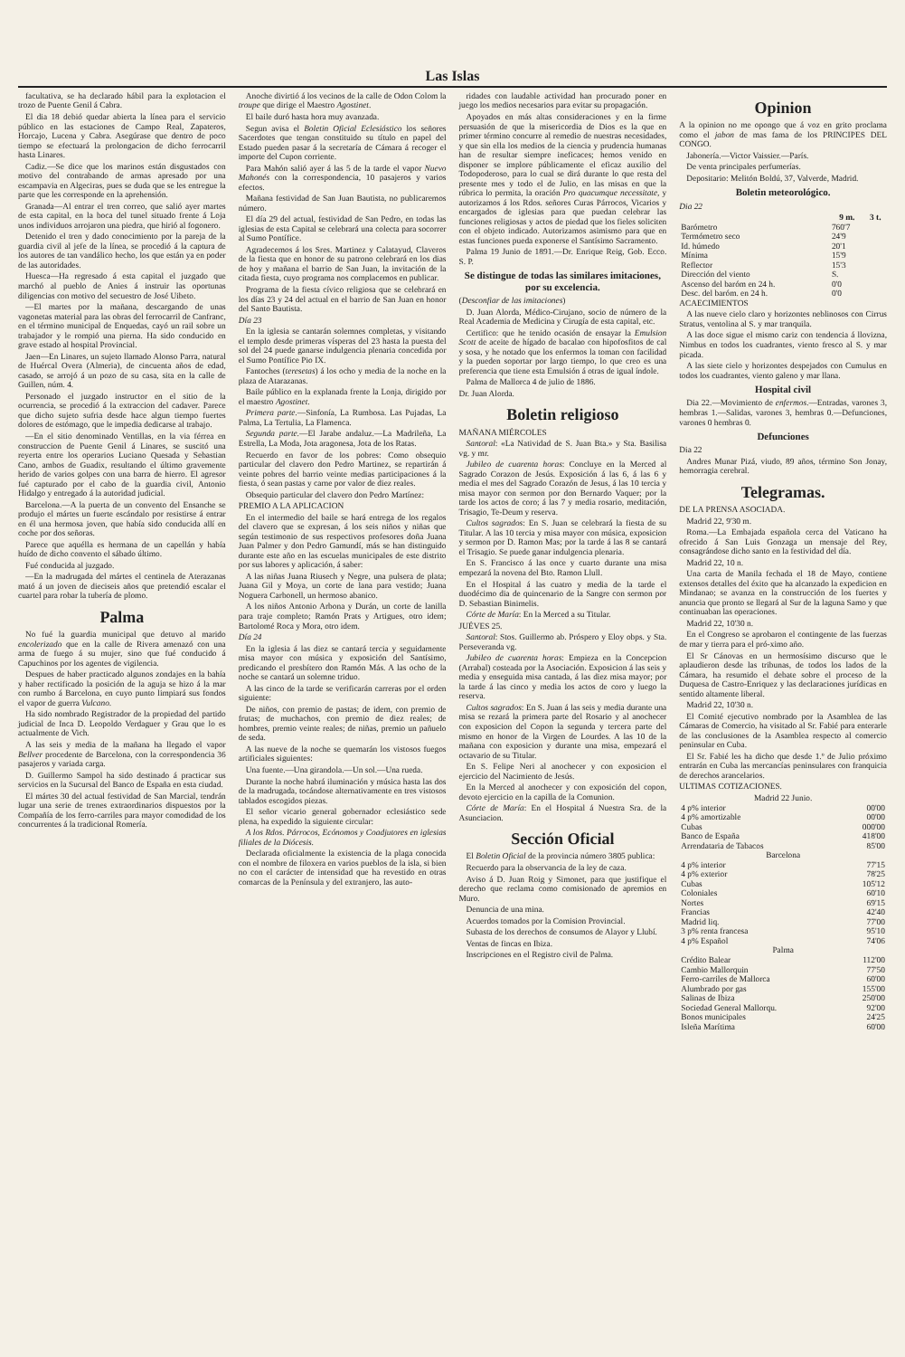Las Islas
facultativa, se ha declarado hábil para la explotacion el trozo de Puente Genil á Cabra.
El dia 18 debió quedar abierta la línea para el servicio público en las estaciones de Campo Real, Zapateros, Horcajo, Lucena y Cabra. Asegúrase que dentro de poco tiempo se efectuará la prolongacion de dicho ferrocarril hasta Linares.
Cadiz.—Se dice que los marinos están disgustados con motivo del contrabando de armas apresado por una escampavia en Algeciras, pues se duda que se les entregue la parte que les corresponde en la aprehensión.
Granada—Al entrar el tren correo, que salió ayer martes de esta capital, en la boca del tunel situado frente á Loja unos individuos arrojaron una piedra, que hirió al fogonero.
Detenido el tren y dado conocimiento por la pareja de la guardia civil al jefe de la línea, se procedió á la captura de los autores de tan vandálico hecho, los que están ya en poder de las autoridades.
Huesca—Ha regresado á esta capital el juzgado que marchó al pueblo de Anies á instruir las oportunas diligencias con motivo del secuestro de José Uibeto.
—El martes por la mañana, descargando de unas vagonetas material para las obras del ferrocarril de Canfranc, en el término municipal de Enquedas, cayó un rail sobre un trabajador y le rompió una pierna. Ha sido conducido en grave estado al hospital Provincial.
Jaen—En Linares, un sujeto llamado Alonso Parra, natural de Huércal Overa (Almeria), de cincuenta años de edad, casado, se arrojó á un pozo de su casa, sita en la calle de Guillen, núm. 4.
Personado el juzgado instructor en el sitio de la ocurrencia, se procedió á la extraccion del cadaver. Parece que dicho sujeto sufria desde hace algun tiempo fuertes dolores de estómago, que le impedia dedicarse al trabajo.
—En el sitio denominado Ventillas, en la via férrea en construccion de Puente Genil á Linares, se suscitó una reyerta entre los operarios Luciano Quesada y Sebastian Cano, ambos de Guadix, resultando el último gravemente herido de varios golpes con una barra de hierro. El agresor fué capturado por el cabo de la guardia civil, Antonio Hidalgo y entregado á la autoridad judicial.
Barcelona.—A la puerta de un convento del Ensanche se produjo el mártes un fuerte escándalo por resistirse á entrar en él una hermosa joven, que había sido conducida allí en coche por dos señoras.
Parece que aquélla es hermana de un capellán y había huído de dicho convento el sábado último.
Fué conducida al juzgado.
—En la madrugada del mártes el centinela de Aterazanas mató á un joven de dieciseis años que pretendió escalar el cuartel para robar la tubería de plomo.
Palma
No fué la guardia municipal que detuvo al marido encolerizado que en la calle de Rivera amenazó con una arma de fuego á su mujer, sino que fué conducido á Capuchinos por los agentes de vigilencia.
Despues de haber practicado algunos zondajes en la bahía y haber rectificado la posición de la aguja se hizo á la mar con rumbo á Barcelona, en cuyo punto limpiará sus fondos el vapor de guerra Vulcano.
Ha sido nombrado Registrador de la propiedad del partido judicial de Inca D. Leopoldo Verdaguer y Grau que lo es actualmente de Vich.
A las seis y media de la mañana ha llegado el vapor Bellver procedente de Barcelona, con la correspondencia 36 pasajeros y variada carga.
D. Guillermo Sampol ha sido destinado á practicar sus servicios en la Sucursal del Banco de España en esta ciudad.
El mártes 30 del actual festividad de San Marcial, tendrán lugar una serie de trenes extraordinarios dispuestos por la Compañía de los ferro-carriles para mayor comodidad de los concurrentes á la tradicional Romería.
Anoche divirtió á los vecinos de la calle de Odon Colom la troupe que dirige el Maestro Agostinet.
El baile duró hasta hora muy avanzada.
Segun avisa el Boletin Oficial Eclesiástico los señores Sacerdotes que tengan constituido su título en papel del Estado pueden pasar á la secretaría de Cámara á recoger el importe del Cupon corriente.
Para Mahón salió ayer á las 5 de la tarde el vapor Nuevo Mahonés con la correspondencia, 10 pasajeros y varios efectos.
Mañana festividad de San Juan Bautista, no publicaremos número.
El día 29 del actual, festividad de San Pedro, en todas las iglesias de esta Capital se celebrará una colecta para socorrer al Sumo Pontífice.
Agradecemos á los Sres. Martinez y Calatayud, Claveros de la fiesta que en honor de su patrono celebrará en los dias de hoy y mañana el barrio de San Juan, la invitación de la citada fiesta, cuyo programa nos complacemos en publicar.
Programa de la fiesta cívico religiosa que se celebrará en los días 23 y 24 del actual en el barrio de San Juan en honor del Santo Bautista.
Día 23
En la iglesia se cantarán solemnes completas, y visitando el templo desde primeras vísperas del 23 hasta la puesta del sol del 24 puede ganarse indulgencia plenaria concedida por el Sumo Pontífice Pio IX.
Fantoches (teresetas) á los ocho y media de la noche en la plaza de Atarazanas.
Baile público en la explanada frente la Lonja, dirigido por el maestro Agostinet.
Primera parte.—Sinfonía, La Rumbosa. Las Pujadas, La Palma, La Tertulia, La Flamenca.
Segunda parte.—El Jarabe andaluz.—La Madrileña, La Estrella, La Moda, Jota aragonesa, Jota de los Ratas.
Recuerdo en favor de los pobres: Como obsequio particular del clavero don Pedro Martinez, se repartirán á veinte pobres del barrio veinte medias participaciones á la fiesta, ó sean pastas y carne por valor de diez reales.
Obsequio particular del clavero don Pedro Martínez:
PREMIO A LA APLICACION
En el intermedio del baile se hará entrega de los regalos del clavero que se expresan, á los seis niños y niñas que según testimonio de sus respectivos profesores doña Juana Juan Palmer y don Pedro Gamundí, más se han distinguido durante este año en las escuelas municipales de este distrito por sus labores y aplicación, á saber:
A las niñas Juana Riusech y Negre, una pulsera de plata; Juana Gil y Moya, un corte de lana para vestido; Juana Noguera Carbonell, un hermoso abanico.
A los niños Antonio Arbona y Durán, un corte de lanilla para traje completo; Ramón Prats y Artigues, otro idem; Bartolomé Roca y Mora, otro idem.
Día 24
En la iglesia á las diez se cantará tercia y seguidamente misa mayor con música y exposición del Santísimo, predicando el presbítero don Ramón Más. A las ocho de la noche se cantará un solemne triduo.
A las cinco de la tarde se verificarán carreras por el orden siguiente:
De niños, con premio de pastas; de idem, con premio de frutas; de muchachos, con premio de diez reales; de hombres, premio veinte reales; de niñas, premio un pañuelo de seda.
A las nueve de la noche se quemarán los vistosos fuegos artificiales siguientes:
Una fuente.—Una girandola.—Un sol.—Una rueda.
Durante la noche habrá iluminación y música hasta las dos de la madrugada, tocándose alternativamente en tres vistosos tablados escogidos piezas.
El señor vicario general gobernador eclesiástico sede plena, ha expedido la siguiente circular:
A los Rdos. Párrocos, Ecónomos y Coadjutores en iglesias filiales de la Diócesis.
Declarada oficialmente la existencia de la plaga conocida con el nombre de filoxera en varios pueblos de la isla, si bien no con el carácter de intensidad que ha revestido en otras comarcas de la Península y del extranjero, las auto-
ridades con laudable actividad han procurado poner en juego los medios necesarios para evitar su propagación.
Apoyados en más altas consideraciones y en la firme persuasión de que la misericordia de Dios es la que en primer término concurre al remedio de nuestras necesidades, y que sin ella los medios de la ciencia y prudencia humanas han de resultar siempre ineficaces; hemos venido en disponer se implore públicamente el eficaz auxilio del Todopoderoso, para lo cual se dirá durante lo que resta del presente mes y todo el de Julio, en las misas en que la rúbrica lo permita, la oración Pro quacumque necessitate, y autorizamos á los Rdos. señores Curas Párrocos, Vicarios y encargados de iglesias para que puedan celebrar las funciones religiosas y actos de piedad que los fieles soliciten con el objeto indicado. Autorizamos asimismo para que en estas funciones pueda exponerse el Santísimo Sacramento.
Palma 19 Junio de 1891.—Dr. Enrique Reig, Gob. Ecco. S. P.
Se distingue de todas las similares imitaciones, por su excelencia.
(Desconfiar de las imitaciones)
D. Juan Alorda, Médico-Cirujano, socio de número de la Real Academia de Medicina y Cirugía de esta capital, etc.
Certifico: que he tenido ocasión de ensayar la Emulsion Scott de aceite de hígado de bacalao con hipofosfitos de cal y sosa, y he notado que los enfermos la toman con facilidad y la pueden soportar por largo tiempo, lo que creo es una preferencia que tiene esta Emulsión á otras de igual índole.
Palma de Mallorca 4 de julio de 1886.
Dr. Juan Alorda.
Boletin religioso
MAÑANA MIÉRCOLES
Santoral: «La Natividad de S. Juan Bta.» y Sta. Basilisa vg. y mr.
Jubileo de cuarenta horas: Concluye en la Merced al Sagrado Corazon de Jesús. Exposición á las 6, á las 6 y media el mes del Sagrado Corazón de Jesus, á las 10 tercia y misa mayor con sermon por don Bernardo Vaquer; por la tarde los actos de coro; á las 7 y media rosario, meditación, Trisagio, Te-Deum y reserva.
Cultos sagrados: En S. Juan se celebrará la fiesta de su Titular. A las 10 tercia y misa mayor con música, exposicion y sermon por D. Ramon Mas; por la tarde á las 8 se cantará el Trisagio. Se puede ganar indulgencia plenaria.
En S. Francisco á las once y cuarto durante una misa empezará la novena del Bto. Ramon Llull.
En el Hospital á las cuatro y media de la tarde el duodécimo dia de quincenario de la Sangre con sermon por D. Sebastian Binimelis.
Córte de María: En la Merced a su Titular.
JUÉVES 25.
Santoral: Stos. Guillermo ab. Próspero y Eloy obps. y Sta. Perseveranda vg.
Jubileo de cuarenta horas: Empieza en la Concepcion (Arrabal) costeada por la Asociación. Exposicion á las seis y media y enseguida misa cantada, á las diez misa mayor; por la tarde á las cinco y media los actos de coro y luego la reserva.
Cultos sagrados: En S. Juan á las seis y media durante una misa se rezará la primera parte del Rosario y al anochecer con exposicion del Copon la segunda y tercera parte del mismo en honor de la Virgen de Lourdes. A las 10 de la mañana con exposicion y durante una misa, empezará el octavario de su Titular.
En S. Felipe Neri al anochecer y con exposicion el ejercicio del Nacimiento de Jesús.
En la Merced al anochecer y con exposición del copon, devoto ejercicio en la capilla de la Comunion.
Córte de María: En el Hospital á Nuestra Sra. de la Asunciacion.
Sección Oficial
El Boletin Oficial de la provincia número 3805 publica:
Recuerdo para la observancia de la ley de caza.
Aviso á D. Juan Roig y Simonet, para que justifique el derecho que reclama como comisionado de apremios en Muro.
Denuncia de una mina.
Acuerdos tomados por la Comision Provincial.
Subasta de los derechos de consumos de Alayor y Llubí.
Ventas de fincas en Ibiza.
Inscripciones en el Registro civil de Palma.
Opinion
A la opinion no me opongo que á voz en grito proclama como el jabon de mas fama de los PRINCIPES DEL CONGO.
Jabonería.—Victor Vaissier.—París.
De venta principales perfumerías.
Depositario: Melitón Boldú, 37, Valverde, Madrid.
Boletin meteorológico.
Dia 22
| | 9 m. | 3 t. |
| --- | --- | --- |
| Barómetro | 760'7 | |
| Termómetro seco | 24'9 | |
| Id. húmedo | 20'1 | |
| Mínima | 15'9 | |
| Reflector | 15'3 | |
| Dirección del viento | S. | |
| Ascenso del baróm en 24 h. | 0'0 | |
| Desc. del baróm. en 24 h. | 0'0 | |
ACAECIMIENTOS
A las nueve cielo claro y horizontes neblinosos con Cirrus Stratus, ventolina al S. y mar tranquila.
A las doce sigue el mismo cariz con tendencia á llovizna, Nimbus en todos los cuadrantes, viento fresco al S. y mar picada.
A las siete cielo y horizontes despejados con Cumulus en todos los cuadrantes, viento galeno y mar llana.
Hospital civil
Dia 22.—Movimiento de enfermos.—Entradas, varones 3, hembras 1.—Salidas, varones 3, hembras 0.—Defunciones, varones 0 hembras 0.
Defunciones
Dia 22
Andres Munar Pizá, viudo, 89 años, término Son Jonay, hemorragia cerebral.
Telegramas.
DE LA PRENSA ASOCIADA.
Madrid 22, 9'30 m.
Roma.—La Embajada española cerca del Vaticano ha ofrecido á San Luis Gonzaga un mensaje del Rey, consagrándose dicho santo en la festividad del día.
Madrid 22, 10 n.
Una carta de Manila fechada el 18 de Mayo, contiene extensos detalles del éxito que ha alcanzado la expedicion en Mindanao; se avanza en la construcción de los fuertes y anuncia que pronto se llegará al Sur de la laguna Samo y que continuaban las operaciones.
Madrid 22, 10'30 n.
En el Congreso se aprobaron el contingente de las fuerzas de mar y tierra para el pró-ximo año.
El Sr Cánovas en un hermosísimo discurso que le aplaudieron desde las tribunas, de todos los lados de la Cámara, ha resumido el debate sobre el proceso de la Duquesa de Castro-Enriquez y las declaraciones jurídicas en sentido altamente liberal.
Madrid 22, 10'30 n.
El Comité ejecutivo nombrado por la Asamblea de las Cámaras de Comercio, ha visitado al Sr. Fabié para enterarle de las conclusiones de la Asamblea respecto al comercio peninsular en Cuba.
El Sr. Fabié les ha dicho que desde 1.º de Julio próximo entrarán en Cuba las mercancías peninsulares con franquicia de derechos arancelarios.
ULTIMAS COTIZACIONES.
| Madrid 22 Junio. | |
| 4 p% interior | 00'00 |
| 4 p% amortizable | 00'00 |
| Cubas | 000'00 |
| Banco de España | 418'00 |
| Arrendataria de Tabacos | 85'00 |
| Barcelona | |
| 4 p% interior | 77'15 |
| 4 p% exterior | 78'25 |
| Cubas | 105'12 |
| Coloniales | 60'10 |
| Nortes | 69'15 |
| Francias | 42'40 |
| Madrid liq. | 77'00 |
| 3 p% renta francesa | 95'10 |
| 4 p% Español | 74'06 |
| Palma | |
| Crédito Balear | 112'00 |
| Cambio Mallorquin | 77'50 |
| Ferro-carriles de Mallorca | 60'00 |
| Alumbrado por gas | 155'00 |
| Salinas de Ibiza | 250'00 |
| Sociedad General Mallorqu. | 92'00 |
| Bonos municipales | 24'25 |
| Isleña Marítima | 60'00 |